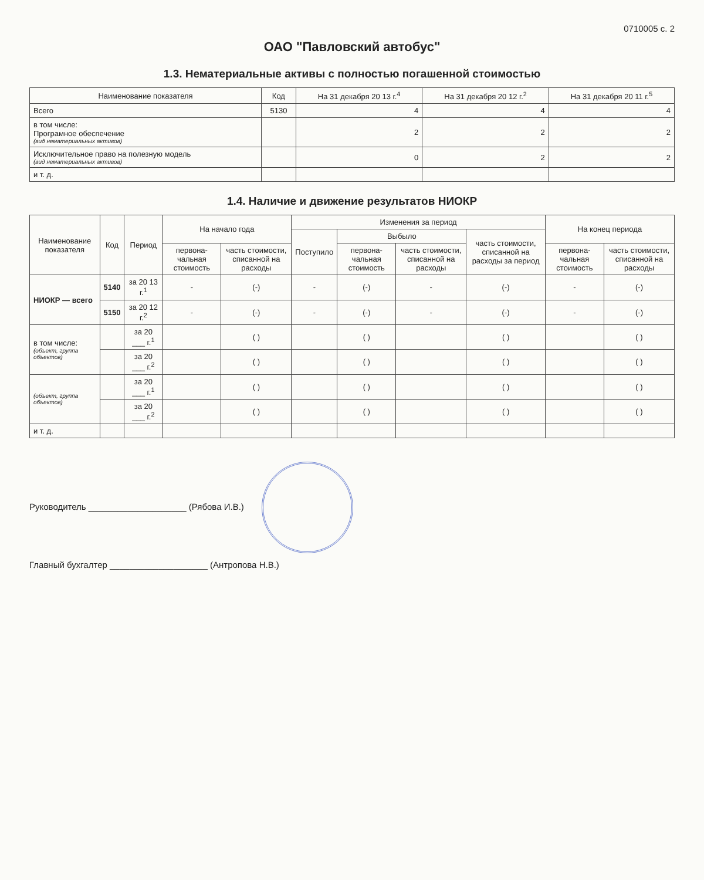0710005 с. 2
ОАО "Павловский автобус"
1.3. Нематериальные активы с полностью погашенной стоимостью
| Наименование показателя | Код | На 31 декабря 20 13 г.<sup>4</sup> | На 31 декабря 20 12 г.<sup>2</sup> | На 31 декабря 20 11 г.<sup>5</sup> |
| --- | --- | --- | --- | --- |
| Всего | 5130 | 4 | 4 | 4 |
| в том числе: Програмное обеспечение (вид нематериальных активов) | | 2 | 2 | 2 |
| Исключительное право на полезную модель (вид нематериальных активов) | | 0 | 2 | 2 |
| и т. д. | | | | |
1.4. Наличие и движение результатов НИОКР
| Наименование показателя | Код | Период | На начало года | | Изменения за период | | | | На конец периода | |
| --- | --- | --- | --- | --- | --- | --- | --- | --- | --- | --- |
| | | | | | Поступило | Выбыло | | часть стоимости, списанной на расходы за период | | |
| | | | первона-чальная стоимость | часть стоимости, списанной на расходы | | первона-чальная стоимость | часть стоимости, списанной на расходы | | первона-чальная стоимость | часть стоимости, списанной на расходы |
| НИОКР — всего | 5140 | за 20 13 г.<sup>1</sup> | - | (-) | - | (-) | - | (-) | - | (-) |
| | 5150 | за 20 12 г.<sup>2</sup> | - | (-) | - | (-) | - | (-) | - | (-) |
| в том числе: (объект, группа объектов) | | за 20 ___ г.<sup>1</sup> | | ( ) | | ( ) | | ( ) | | ( ) |
| | | за 20 ___ г.<sup>2</sup> | | ( ) | | ( ) | | ( ) | | ( ) |
| (объект, группа объектов) | | за 20 ___ г.<sup>1</sup> | | ( ) | | ( ) | | ( ) | | ( ) |
| | | за 20 ___ г.<sup>2</sup> | | ( ) | | ( ) | | ( ) | | ( ) |
| и т. д. | | | | | | | | | | |
Руководитель ____________________ (Рябова И.В.)
Главный бухгалтер ____________________ (Антропова Н.В.)